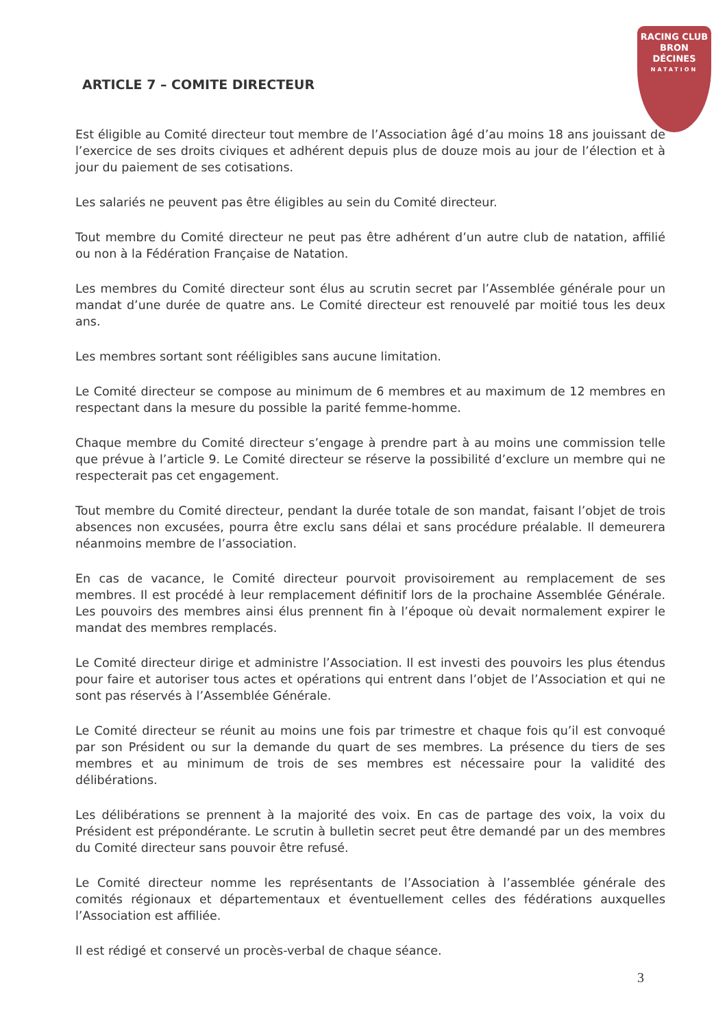RACING CLUB
BRON
DÉCINES
NATATION
ARTICLE 7 – COMITE DIRECTEUR
Est éligible au Comité directeur tout membre de l’Association âgé d’au moins 18 ans jouissant de l’exercice de ses droits civiques et adhérent depuis plus de douze mois au jour de l’élection et à jour du paiement de ses cotisations.
Les salariés ne peuvent pas être éligibles au sein du Comité directeur.
Tout membre du Comité directeur ne peut pas être adhérent d’un autre club de natation, affilié ou non à la Fédération Française de Natation.
Les membres du Comité directeur sont élus au scrutin secret par l’Assemblée générale pour un mandat d’une durée de quatre ans. Le Comité directeur est renouvelé par moitié tous les deux ans.
Les membres sortant sont rééligibles sans aucune limitation.
Le Comité directeur se compose au minimum de 6 membres et au maximum de 12 membres en respectant dans la mesure du possible la parité femme-homme.
Chaque membre du Comité directeur s’engage à prendre part à au moins une commission telle que prévue à l’article 9. Le Comité directeur se réserve la possibilité d’exclure un membre qui ne respecterait pas cet engagement.
Tout membre du Comité directeur, pendant la durée totale de son mandat, faisant l’objet de trois absences non excusées, pourra être exclu sans délai et sans procédure préalable. Il demeurera néanmoins membre de l’association.
En cas de vacance, le Comité directeur pourvoit provisoirement au remplacement de ses membres. Il est procédé à leur remplacement définitif lors de la prochaine Assemblée Générale. Les pouvoirs des membres ainsi élus prennent fin à l’époque où devait normalement expirer le mandat des membres remplacés.
Le Comité directeur dirige et administre l’Association. Il est investi des pouvoirs les plus étendus pour faire et autoriser tous actes et opérations qui entrent dans l’objet de l’Association et qui ne sont pas réservés à l’Assemblée Générale.
Le Comité directeur se réunit au moins une fois par trimestre et chaque fois qu’il est convoqué par son Président ou sur la demande du quart de ses membres. La présence du tiers de ses membres et au minimum de trois de ses membres est nécessaire pour la validité des délibérations.
Les délibérations se prennent à la majorité des voix. En cas de partage des voix, la voix du Président est prépondérante. Le scrutin à bulletin secret peut être demandé par un des membres du Comité directeur sans pouvoir être refusé.
Le Comité directeur nomme les représentants de l’Association à l’assemblée générale des comités régionaux et départementaux et éventuellement celles des fédérations auxquelles l’Association est affiliée.
Il est rédigé et conservé un procès-verbal de chaque séance.
3